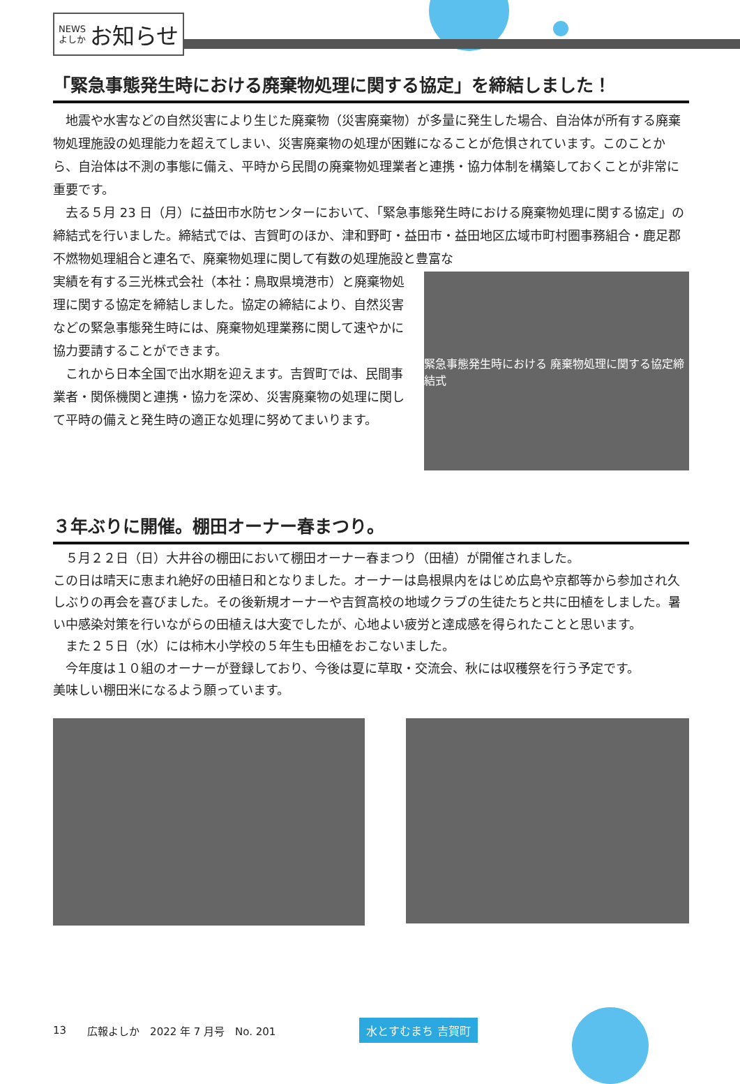NEWS
よしか お知らせ
「緊急事態発生時における廃棄物処理に関する協定」を締結しました！
地震や水害などの自然災害により生じた廃棄物（災害廃棄物）が多量に発生した場合、自治体が所有する廃棄物処理施設の処理能力を超えてしまい、災害廃棄物の処理が困難になることが危惧されています。このことから、自治体は不測の事態に備え、平時から民間の廃棄物処理業者と連携・協力体制を構築しておくことが非常に重要です。
去る５月 23 日（月）に益田市水防センターにおいて、「緊急事態発生時における廃棄物処理に関する協定」の締結式を行いました。締結式では、吉賀町のほか、津和野町・益田市・益田地区広域市町村圏事務組合・鹿足郡不燃物処理組合と連名で、廃棄物処理に関して有数の処理施設と豊富な
実績を有する三光株式会社（本社：鳥取県境港市）と廃棄物処理に関する協定を締結しました。協定の締結により、自然災害などの緊急事態発生時には、廃棄物処理業務に関して速やかに協力要請することができます。
これから日本全国で出水期を迎えます。吉賀町では、民間事業者・関係機関と連携・協力を深め、災害廃棄物の処理に関して平時の備えと発生時の適正な処理に努めてまいります。
緊急事態発生時における 廃棄物処理に関する協定締結式
３年ぶりに開催。棚田オーナー春まつり。
５月２２日（日）大井谷の棚田において棚田オーナー春まつり（田植）が開催されました。
この日は晴天に恵まれ絶好の田植日和となりました。オーナーは島根県内をはじめ広島や京都等から参加され久しぶりの再会を喜びました。その後新規オーナーや吉賀高校の地域クラブの生徒たちと共に田植をしました。暑い中感染対策を行いながらの田植えは大変でしたが、心地よい疲労と達成感を得られたことと思います。
また２５日（水）には柿木小学校の５年生も田植をおこないました。
今年度は１０組のオーナーが登録しており、今後は夏に草取・交流会、秋には収穫祭を行う予定です。
美味しい棚田米になるよう願っています。
13 広報よしか　2022 年 7 月号　No. 201 水とすむまち 吉賀町